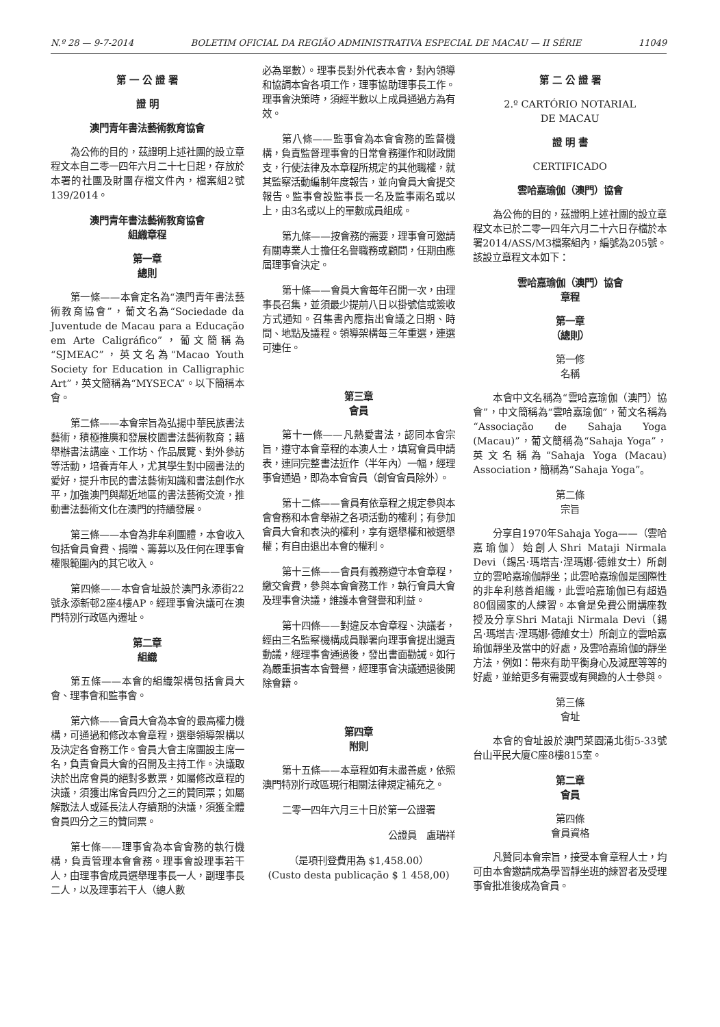N.º 28 — 9-7-2014 BOLETIM OFICIAL DA REGIÃO ADMINISTRATIVA ESPECIAL DE MACAU — II SÉRIE 11049
第 一 公 證 署
證 明
澳門青年書法藝術教育協會
為公佈的目的，茲證明上述社團的設立章程文本自二零一四年六月二十七日起，存放於本署的社團及財團存檔文件內，檔案組2號139/2014。
澳門青年書法藝術教育協會
組織章程
第一章
總則
第一條——本會定名為“澳門青年書法藝術教育協會”，葡文名為“Sociedade da Juventude de Macau para a Educação em Arte Caligráfico”，葡文簡稱為“SJMEAC”，英文名為“Macao Youth Society for Education in Calligraphic Art”，英文簡稱為“MYSECA”。以下簡稱本會。
第二條——本會宗旨為弘揚中華民族書法藝術，積極推廣和發展校園書法藝術教育；藉舉辦書法講座、工作坊、作品展覽、對外參訪等活動，培養青年人，尤其學生對中國書法的愛好，提升市民的書法藝術知識和書法創作水平，加強澳門與鄰近地區的書法藝術交流，推動書法藝術文化在澳門的持續發展。
第三條——本會為非牟利團體，本會收入包括會員會費、捐贈、籌募以及任何在理事會權限範圍內的其它收入。
第四條——本會會址設於澳門永添街22號永添新邨2座4樓AP。經理事會決議可在澳門特別行政區內遷址。
第二章
組織
第五條——本會的組織架構包括會員大會、理事會和監事會。
第六條——會員大會為本會的最高權力機構，可通過和修改本會章程，選舉領導架構以及決定各會務工作。會員大會主席團設主席一名，負責會員大會的召開及主持工作。決議取決於出席會員的絕對多數票，如屬修改章程的決議，須獲出席會員四分之三的贊同票；如屬解散法人或延長法人存續期的決議，須獲全體會員四分之三的贊同票。
第七條——理事會為本會會務的執行機構，負責管理本會會務。理事會設理事若干人，由理事會成員選舉理事長一人，副理事長二人，以及理事若干人（總人數
必為單數）。理事長對外代表本會，對內領導和協調本會各項工作，理事協助理事長工作。理事會決策時，須經半數以上成員通過方為有效。
第八條——監事會為本會會務的監督機構，負責監督理事會的日常會務運作和財政開支，行使法律及本章程所規定的其他職權，就其監察活動編制年度報告，並向會員大會提交報告。監事會設監事長一名及監事兩名或以上，由3名或以上的單數成員組成。
第九條——按會務的需要，理事會可邀請有關專業人士擔任名譽職務或顧問，任期由應屆理事會決定。
第十條——會員大會每年召開一次，由理事長召集，並須最少提前八日以掛號信或簽收方式通知。召集書內應指出會議之日期、時間、地點及議程。領導架構每三年重選，連選可連任。
第三章
會員
第十一條——凡熱愛書法，認同本會宗旨，遵守本會章程的本澳人士，填寫會員申請表，連同完整書法近作（半年內）一幅，經理事會通過，即為本會會員（創會會員除外）。
第十二條——會員有依章程之規定參與本會會務和本會舉辦之各項活動的權利；有參加會員大會和表決的權利，享有選舉權和被選舉權；有自由退出本會的權利。
第十三條——會員有義務遵守本會章程，繳交會費，參與本會會務工作，執行會員大會及理事會決議，維護本會聲譽和利益。
第十四條——對違反本會章程、決議者，經由三名監察機構成員聯署向理事會提出譴責動議，經理事會通過後，發出書面勸誡。如行為嚴重損害本會聲譽，經理事會決議通過後開除會籍。
第四章
附則
第十五條——本章程如有未盡善處，依照澳門特別行政區現行相關法律規定補充之。
二零一四年六月三十日於第一公證署
公證員　盧瑞祥
（是項刊登費用為 $1,458.00）
(Custo desta publicação $ 1 458,00)
第 二 公 證 署
2.º CARTÓRIO NOTARIAL
DE MACAU
證 明 書
CERTIFICADO
雲哈嘉瑜伽（澳門）協會
為公佈的目的，茲證明上述社團的設立章程文本已於二零一四年六月二十六日存檔於本署2014/ASS/M3檔案組內，編號為205號。該設立章程文本如下：
雲哈嘉瑜伽（澳門）協會
章程
第一章
（總則）
第一修
名稱
本會中文名稱為“雲哈嘉瑜伽（澳門）協會”，中文簡稱為“雲哈嘉瑜伽”，葡文名稱為“Associação de Sahaja Yoga (Macau)”，葡文簡稱為“Sahaja Yoga”，英文名稱為“Sahaja Yoga (Macau) Association，簡稱為“Sahaja Yoga”。
第二條
宗旨
分享自1970年Sahaja Yoga——（雲哈嘉瑜伽）始創人Shri Mataji Nirmala Devi（錫呂·瑪塔吉·涅瑪娜·德維女士）所創立的雲哈嘉瑜伽靜坐；此雲哈嘉瑜伽是國際性的非牟利慈善組織，此雲哈嘉瑜伽已有超過80個國家的人練習。本會是免費公開講座教授及分享Shri Mataji Nirmala Devi（錫呂·瑪塔吉·涅瑪娜·德維女士）所創立的雲哈嘉瑜伽靜坐及當中的好處，及雲哈嘉瑜伽的靜坐方法，例如：帶來有助平衡身心及減壓等等的好處，並給更多有需要或有興趣的人士參與。
第三條
會址
本會的會址設於澳門菜園涌北街5-33號台山平民大廈C座8樓815室。
第二章
會員
第四條
會員資格
凡贊同本會宗旨，接受本會章程人士，均可由本會邀請成為學習靜坐班的練習者及受理事會批准後成為會員。